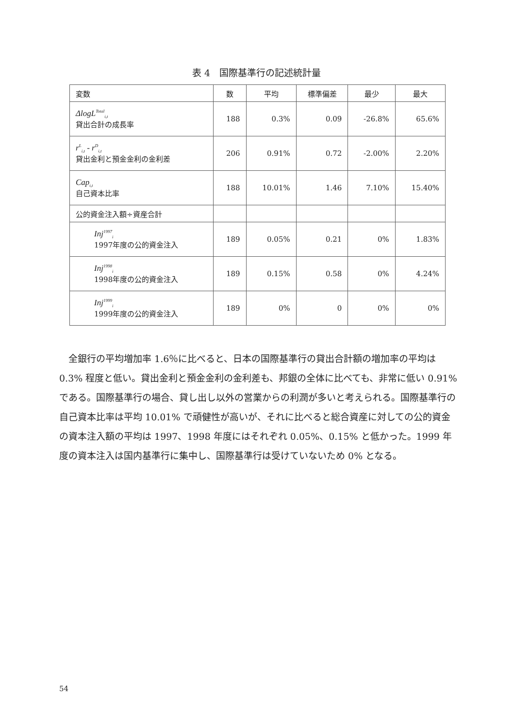表 4　国際基準行の記述統計量
| 変数 | 数 | 平均 | 標準偏差 | 最少 | 最大 |
| --- | --- | --- | --- | --- | --- |
| ΔlogL<sup>Total</sup><sub>i,t</sub> 貸出合計の成長率 | 188 | 0.3% | 0.09 | -26.8% | 65.6% |
| r<sup>L</sup><sub>i,t</sub> - r<sup>D</sup><sub>i,t</sub> 貸出金利と預金金利の金利差 | 206 | 0.91% | 0.72 | -2.00% | 2.20% |
| Cap<sub>i,t</sub> 自己資本比率 | 188 | 10.01% | 1.46 | 7.10% | 15.40% |
| 公的資金注入額÷資産合計 | | | | | |
| Inj<sup>1997</sup><sub>i</sub> 1997年度の公的資金注入 | 189 | 0.05% | 0.21 | 0% | 1.83% |
| Inj<sup>1998</sup><sub>i</sub> 1998年度の公的資金注入 | 189 | 0.15% | 0.58 | 0% | 4.24% |
| Inj<sup>1999</sup><sub>i</sub> 1999年度の公的資金注入 | 189 | 0% | 0 | 0% | 0% |
全銀行の平均増加率 1.6％に比べると、日本の国際基準行の貸出合計額の増加率の平均は 0.3% 程度と低い。貸出金利と預金金利の金利差も、邦銀の全体に比べても、非常に低い 0.91% である。国際基準行の場合、貸し出し以外の営業からの利潤が多いと考えられる。国際基準行の自己資本比率は平均 10.01% で頑健性が高いが、それに比べると総合資産に対しての公的資金の資本注入額の平均は 1997、1998 年度にはそれぞれ 0.05%、0.15% と低かった。1999 年度の資本注入は国内基準行に集中し、国際基準行は受けていないため 0% となる。
54